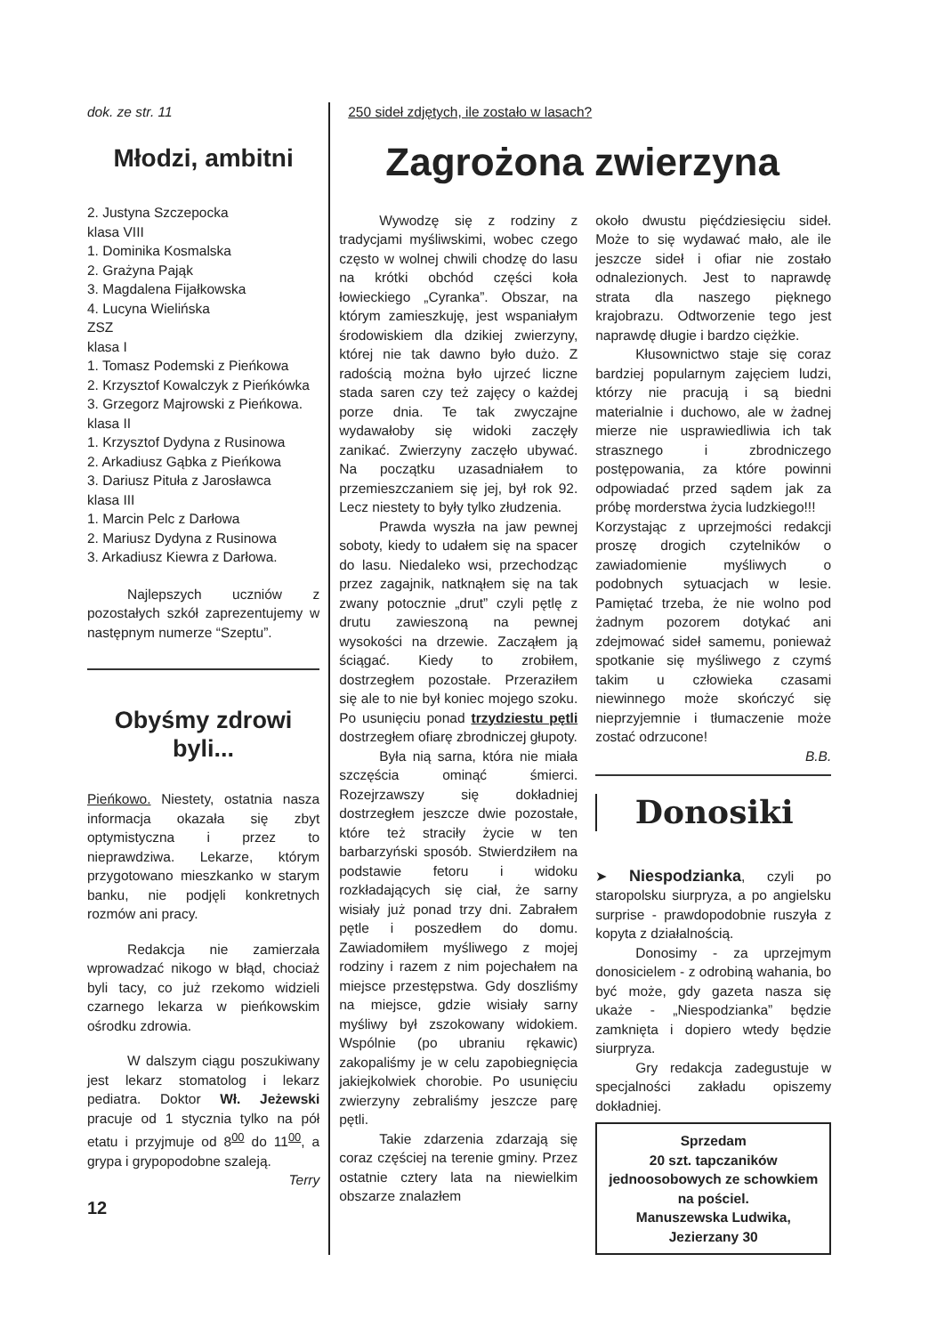dok. ze str. 11
Młodzi, ambitni
2. Justyna Szczepocka
klasa VIII
1. Dominika Kosmalska
2. Grażyna Pająk
3. Magdalena Fijałkowska
4. Lucyna Wielińska
ZSZ
klasa I
1. Tomasz Podemski z Pieńkowa
2. Krzysztof Kowalczyk z Pieńkówka
3. Grzegorz Majrowski z Pieńkowa.
klasa II
1. Krzysztof Dydyna z Rusinowa
2. Arkadiusz Gąbka z Pieńkowa
3. Dariusz Pituła z Jarosławca
klasa III
1. Marcin Pelc z Darłowa
2. Mariusz Dydyna z Rusinowa
3. Arkadiusz Kiewra z Darłowa.
Najlepszych uczniów z pozostałych szkół zaprezentujemy w następnym numerze “Szeptu”.
Obyśmy zdrowi byli...
Pieńkowo. Niestety, ostatnia nasza informacja okazała się zbyt optymistyczna i przez to nieprawdziwa. Lekarze, którym przygotowano mieszkanko w starym banku, nie podjęli konkretnych rozmów ani pracy.
Redakcja nie zamierzała wprowadzać nikogo w błąd, chociaż byli tacy, co już rzekomo widzieli czarnego lekarza w pieńkowskim ośrodku zdrowia.
W dalszym ciągu poszukiwany jest lekarz stomatolog i lekarz pediatra. Doktor Wł. Jeżewski pracuje od 1 stycznia tylko na pół etatu i przyjmuje od 8<sup>00</sup> do 11<sup>00</sup>, a grypa i grypopodobne szaleją.
Terry
12
250 sideł zdjętych, ile zostało w lasach?
Zagrożona zwierzyna
Wywodzę się z rodziny z tradycjami myśliwskimi, wobec czego często w wolnej chwili chodzę do lasu na krótki obchód części koła łowieckiego „Cyranka”. Obszar, na którym zamieszkuję, jest wspaniałym środowiskiem dla dzikiej zwierzyny, której nie tak dawno było dużo. Z radością można było ujrzeć liczne stada saren czy też zajęcy o każdej porze dnia. Te tak zwyczajne wydawałoby się widoki zaczęły zanikać. Zwierzyny zaczęło ubywać. Na początku uzasadniałem to przemieszczaniem się jej, był rok 92. Lecz niestety to były tylko złudzenia.
Prawda wyszła na jaw pewnej soboty, kiedy to udałem się na spacer do lasu. Niedaleko wsi, przechodząc przez zagajnik, natknąłem się na tak zwany potocznie „drut” czyli pętlę z drutu zawieszoną na pewnej wysokości na drzewie. Zacząłem ją ściągać. Kiedy to zrobiłem, dostrzegłem pozostałe. Przeraziłem się ale to nie był koniec mojego szoku. Po usunięciu ponad trzydziestu pętli dostrzegłem ofiarę zbrodniczej głupoty.
Była nią sarna, która nie miała szczęścia ominąć śmierci. Rozejrzawszy się dokładniej dostrzegłem jeszcze dwie pozostałe, które też straciły życie w ten barbarzyński sposób. Stwierdziłem na podstawie fetoru i widoku rozkładających się ciał, że sarny wisiały już ponad trzy dni. Zabrałem pętle i poszedłem do domu. Zawiadomiłem myśliwego z mojej rodziny i razem z nim pojechałem na miejsce przestępstwa. Gdy doszliśmy na miejsce, gdzie wisiały sarny myśliwy był zszokowany widokiem. Wspólnie (po ubraniu rękawic) zakopaliśmy je w celu zapobiegnięcia jakiejkolwiek chorobie. Po usunięciu zwierzyny zebraliśmy jeszcze parę pętli.
Takie zdarzenia zdarzają się coraz częściej na terenie gminy. Przez ostatnie cztery lata na niewielkim obszarze znalazłem
około dwustu pięćdziesięciu sideł. Może to się wydawać mało, ale ile jeszcze sideł i ofiar nie zostało odnalezionych. Jest to naprawdę strata dla naszego pięknego krajobrazu. Odtworzenie tego jest naprawdę długie i bardzo ciężkie.
Kłusownictwo staje się coraz bardziej popularnym zajęciem ludzi, którzy nie pracują i są biedni materialnie i duchowo, ale w żadnej mierze nie usprawiedliwia ich tak strasznego i zbrodniczego postępowania, za które powinni odpowiadać przed sądem jak za próbę morderstwa życia ludzkiego!!!
Korzystając z uprzejmości redakcji proszę drogich czytelników o zawiadomienie myśliwych o podobnych sytuacjach w lesie. Pamiętać trzeba, że nie wolno pod żadnym pozorem dotykać ani zdejmować sideł samemu, ponieważ spotkanie się myśliwego z czymś takim u człowieka czasami niewinnego może skończyć się nieprzyjemnie i tłumaczenie może zostać odrzucone!
B.B.
Donosiki
➤ Niespodzianka, czyli po staropolsku siurpryza, a po angielsku surprise - prawdopodobnie ruszyła z kopyta z działalnością.
Donosimy - za uprzejmym donosicielem - z odrobiną wahania, bo być może, gdy gazeta nasza się ukaże - „Niespodzianka” będzie zamknięta i dopiero wtedy będzie siurpryza.
Gry redakcja zadegustuje w specjalności zakładu opiszemy dokładniej.
Sprzedam
20 szt. tapczaników jednoosobowych ze schowkiem na pościel.
Manuszewska Ludwika, Jezierzany 30